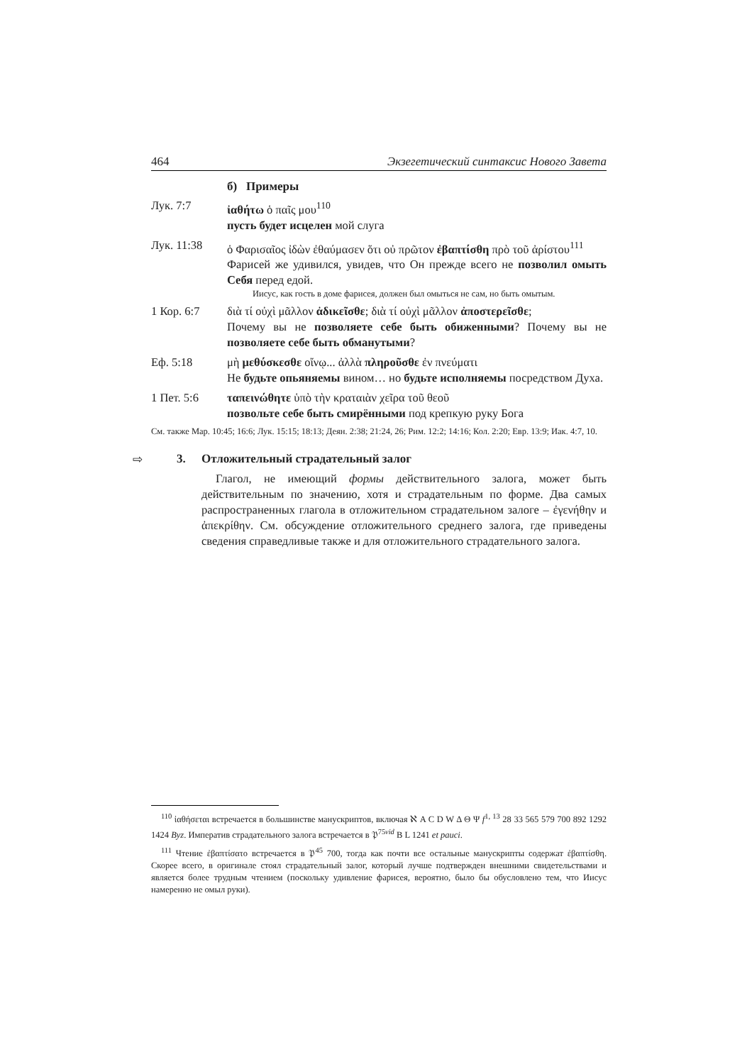464 Экзегетический синтаксис Нового Завета
б) Примеры
Лук. 7:7 ἰαθήτω ὁ παῖς μου<sup>110</sup>
пусть будет исцелен мой слуга
Лук. 11:38 ὁ Φαρισαῖος ἰδὼν ἐθαύμασεν ὅτι οὐ πρῶτον ἐβαπτίσθη πρὸ τοῦ ἀρίστου<sup>111</sup>
Фарисей же удивился, увидев, что Он прежде всего не позволил омыть Себя перед едой.
Иисус, как гость в доме фарисея, должен был омыться не сам, но быть омытым.
1 Кор. 6:7 διὰ τί οὐχὶ μᾶλλον ἀδικεῖσθε; διὰ τί οὐχὶ μᾶλλον ἀποστερεῖσθε;
Почему вы не позволяете себе быть обиженными? Почему вы не позволяете себе быть обманутыми?
Еф. 5:18 μὴ μεθύσκεσθε οἴνῳ... ἀλλὰ πληροῦσθε ἐν πνεύματι
Не будьте опьяняемы вином… но будьте исполняемы посредством Духа.
1 Пет. 5:6 ταπεινώθητε ὑπὸ τὴν κραταιὰν χεῖρα τοῦ θεοῦ
позвольте себе быть смирёнными под крепкую руку Бога
См. также Мар. 10:45; 16:6; Лук. 15:15; 18:13; Деян. 2:38; 21:24, 26; Рим. 12:2; 14:16; Кол. 2:20; Евр. 13:9; Иак. 4:7, 10.
⇨ 3. Отложительный страдательный залог
Глагол, не имеющий формы действительного залога, может быть действительным по значению, хотя и страдательным по форме. Два самых распространенных глагола в отложительном страдательном залоге – ἐγενήθην и ἀπεκρίθην. См. обсуждение отложительного среднего залога, где приведены сведения справедливые также и для отложительного страдательного залога.
<sup>110</sup> ἰαθήσεται встречается в большинстве манускриптов, включая ℵ A C D W Δ Θ Ψ f<sup>1, 13</sup> 28 33 565 579 700 892 1292 1424 Byz. Императив страдательного залога встречается в 𝔓<sup>75vid</sup> B L 1241 et pauci.
<sup>111</sup> Чтение ἐβαπτίσατο встречается в 𝔓<sup>45</sup> 700, тогда как почти все остальные манускрипты содержат ἐβαπτίσθη. Скорее всего, в оригинале стоял страдательный залог, который лучше подтвержден внешними свидетельствами и является более трудным чтением (поскольку удивление фарисея, вероятно, было бы обусловлено тем, что Иисус намеренно не омыл руки).